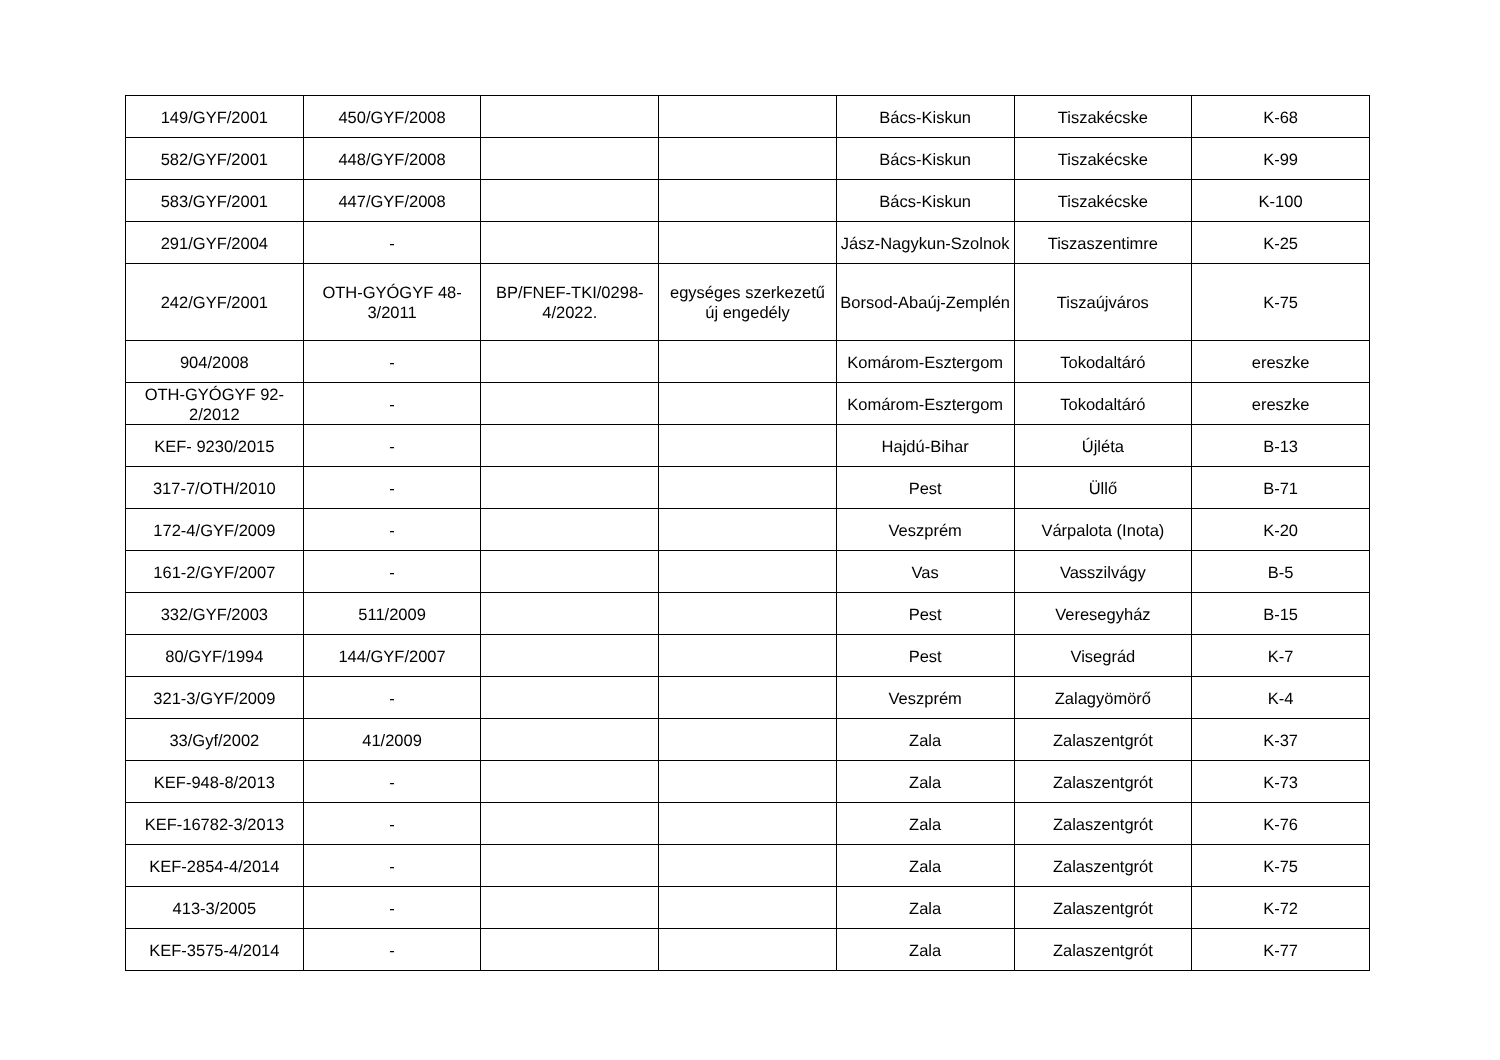| 149/GYF/2001 | 450/GYF/2008 | | | Bács-Kiskun | Tiszakécske | K-68 |
| 582/GYF/2001 | 448/GYF/2008 | | | Bács-Kiskun | Tiszakécske | K-99 |
| 583/GYF/2001 | 447/GYF/2008 | | | Bács-Kiskun | Tiszakécske | K-100 |
| 291/GYF/2004 | - | | | Jász-Nagykun-Szolnok | Tiszaszentimre | K-25 |
| 242/GYF/2001 | OTH-GYÓGYF 48-3/2011 | BP/FNEF-TKI/0298-4/2022. | egységes szerkezetű új engedély | Borsod-Abaúj-Zemplén | Tiszaújváros | K-75 |
| 904/2008 | - | | | Komárom-Esztergom | Tokodaltáró | ereszke |
| OTH-GYÓGYF 92-2/2012 | - | | | Komárom-Esztergom | Tokodaltáró | ereszke |
| KEF- 9230/2015 | - | | | Hajdú-Bihar | Újléta | B-13 |
| 317-7/OTH/2010 | - | | | Pest | Üllő | B-71 |
| 172-4/GYF/2009 | - | | | Veszprém | Várpalota (Inota) | K-20 |
| 161-2/GYF/2007 | - | | | Vas | Vasszilvágy | B-5 |
| 332/GYF/2003 | 511/2009 | | | Pest | Veresegyház | B-15 |
| 80/GYF/1994 | 144/GYF/2007 | | | Pest | Visegrád | K-7 |
| 321-3/GYF/2009 | - | | | Veszprém | Zalagyömörő | K-4 |
| 33/Gyf/2002 | 41/2009 | | | Zala | Zalaszentgrót | K-37 |
| KEF-948-8/2013 | - | | | Zala | Zalaszentgrót | K-73 |
| KEF-16782-3/2013 | - | | | Zala | Zalaszentgrót | K-76 |
| KEF-2854-4/2014 | - | | | Zala | Zalaszentgrót | K-75 |
| 413-3/2005 | - | | | Zala | Zalaszentgrót | K-72 |
| KEF-3575-4/2014 | - | | | Zala | Zalaszentgrót | K-77 |